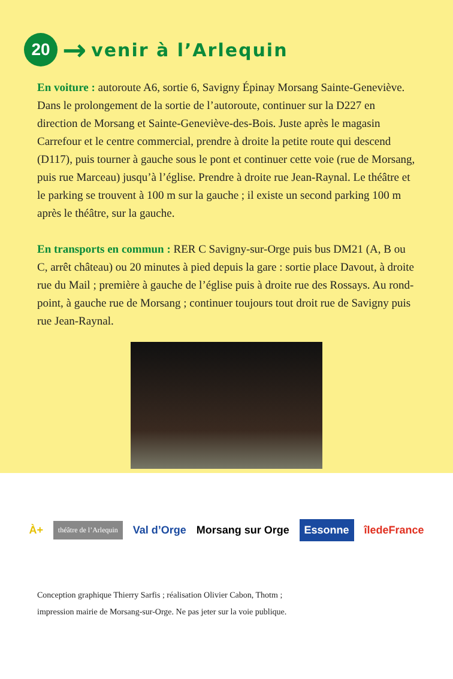20
→
venir à l’Arlequin
En voiture : autoroute A6, sortie 6, Savigny Épinay Morsang Sainte-Geneviève. Dans le prolongement de la sortie de l’autoroute, continuer sur la D227 en direction de Morsang et Sainte-Geneviève-des-Bois. Juste après le magasin Carrefour et le centre commercial, prendre à droite la petite route qui descend (D117), puis tourner à gauche sous le pont et continuer cette voie (rue de Morsang, puis rue Marceau) jusqu’à l’église. Prendre à droite rue Jean-Raynal. Le théâtre et le parking se trouvent à 100 m sur la gauche ; il existe un second parking 100 m après le théâtre, sur la gauche.
En transports en commun : RER C Savigny-sur-Orge puis bus DM21 (A, B ou C, arrêt château) ou 20 minutes à pied depuis la gare : sortie place Davout, à droite rue du Mail ; première à gauche de l’église puis à droite rue des Rossays. Au rond-point, à gauche rue de Morsang ; continuer toujours tout droit rue de Savigny puis rue Jean-Raynal.
À+
théâtre de l’Arlequin
Val d’Orge Morsang sur Orge
Essonne
îledeFrance
Conception graphique Thierry Sarfis ; réalisation Olivier Cabon, Thotm ;
impression mairie de Morsang-sur-Orge. Ne pas jeter sur la voie publique.